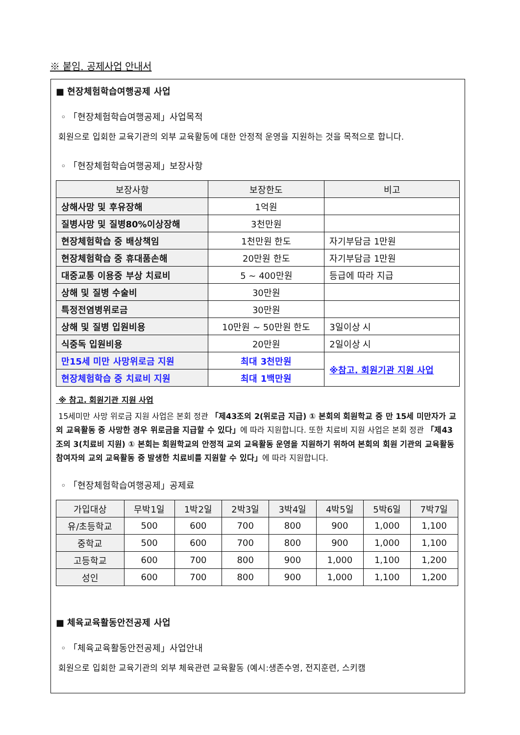※ 붙임. 공제사업 안내서
■ 현장체험학습여행공제 사업
◦ 「현장체험학습여행공제」사업목적
회원으로 입회한 교육기관의 외부 교육활동에 대한 안정적 운영을 지원하는 것을 목적으로 합니다.
◦ 「현장체험학습여행공제」보장사항
| 보장사항 | 보장한도 | 비고 |
| --- | --- | --- |
| 상해사망 및 후유장해 | 1억원 | |
| 질병사망 및 질병80%이상장해 | 3천만원 | |
| 현장체험학습 중 배상책임 | 1천만원 한도 | 자기부담금 1만원 |
| 현장체험학습 중 휴대품손해 | 20만원 한도 | 자기부담금 1만원 |
| 대중교통 이용중 부상 치료비 | 5 ~ 400만원 | 등급에 따라 지급 |
| 상해 및 질병 수술비 | 30만원 | |
| 특정전염병위로금 | 30만원 | |
| 상해 및 질병 입원비용 | 10만원 ~ 50만원 한도 | 3일이상 시 |
| 식중독 입원비용 | 20만원 | 2일이상 시 |
| 만15세 미만 사망위로금 지원 | 최대 3천만원 | ※참고. 회원기관 지원 사업 |
| 현장체험학습 중 치료비 지원 | 최대 1백만원 | |
※ 참고. 회원기관 지원 사업
15세미만 사망 위로금 지원 사업은 본회 정관 「제43조의 2(위로금 지급) ① 본회의 회원학교 중 만 15세 미만자가 교외 교육활동 중 사망한 경우 위로금을 지급할 수 있다」에 따라 지원합니다. 또한 치료비 지원 사업은 본회 정관 「제43조의 3(치료비 지원) ① 본회는 회원학교의 안정적 교외 교육활동 운영을 지원하기 위하여 본회의 회원 기관의 교육활동 참여자의 교외 교육활동 중 발생한 치료비를 지원할 수 있다」에 따라 지원합니다.
◦ 「현장체험학습여행공제」공제료
| 가입대상 | 무박1일 | 1박2일 | 2박3일 | 3박4일 | 4박5일 | 5박6일 | 7박7일 |
| --- | --- | --- | --- | --- | --- | --- | --- |
| 유/초등학교 | 500 | 600 | 700 | 800 | 900 | 1,000 | 1,100 |
| 중학교 | 500 | 600 | 700 | 800 | 900 | 1,000 | 1,100 |
| 고등학교 | 600 | 700 | 800 | 900 | 1,000 | 1,100 | 1,200 |
| 성인 | 600 | 700 | 800 | 900 | 1,000 | 1,100 | 1,200 |
■ 체육교육활동안전공제 사업
◦ 「체육교육활동안전공제」사업안내
회원으로 입회한 교육기관의 외부 체육관련 교육활동 (예시:생존수영, 전지훈련, 스키캠